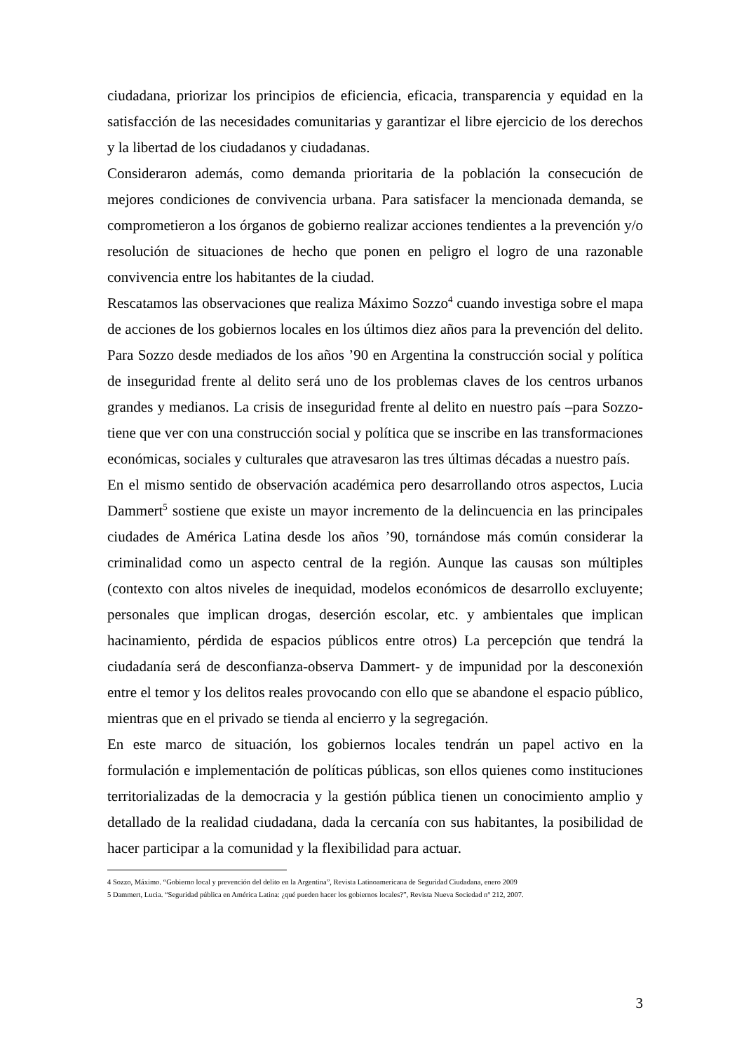ciudadana, priorizar los principios de eficiencia, eficacia, transparencia y equidad en la satisfacción de las necesidades comunitarias y garantizar el libre ejercicio de los derechos y la libertad de los ciudadanos y ciudadanas.
Consideraron además, como demanda prioritaria de la población la consecución de mejores condiciones de convivencia urbana. Para satisfacer la mencionada demanda, se comprometieron a los órganos de gobierno realizar acciones tendientes a la prevención y/o resolución de situaciones de hecho que ponen en peligro el logro de una razonable convivencia entre los habitantes de la ciudad.
Rescatamos las observaciones que realiza Máximo Sozzo<sup>4</sup> cuando investiga sobre el mapa de acciones de los gobiernos locales en los últimos diez años para la prevención del delito. Para Sozzo desde mediados de los años ’90 en Argentina la construcción social y política de inseguridad frente al delito será uno de los problemas claves de los centros urbanos grandes y medianos. La crisis de inseguridad frente al delito en nuestro país –para Sozzo- tiene que ver con una construcción social y política que se inscribe en las transformaciones económicas, sociales y culturales que atravesaron las tres últimas décadas a nuestro país.
En el mismo sentido de observación académica pero desarrollando otros aspectos, Lucia Dammert<sup>5</sup> sostiene que existe un mayor incremento de la delincuencia en las principales ciudades de América Latina desde los años ’90, tornándose más común considerar la criminalidad como un aspecto central de la región. Aunque las causas son múltiples (contexto con altos niveles de inequidad, modelos económicos de desarrollo excluyente; personales que implican drogas, deserción escolar, etc. y ambientales que implican hacinamiento, pérdida de espacios públicos entre otros) La percepción que tendrá la ciudadanía será de desconfianza-observa Dammert- y de impunidad por la desconexión entre el temor y los delitos reales provocando con ello que se abandone el espacio público, mientras que en el privado se tienda al encierro y la segregación.
En este marco de situación, los gobiernos locales tendrán un papel activo en la formulación e implementación de políticas públicas, son ellos quienes como instituciones territorializadas de la democracia y la gestión pública tienen un conocimiento amplio y detallado de la realidad ciudadana, dada la cercanía con sus habitantes, la posibilidad de hacer participar a la comunidad y la flexibilidad para actuar.
4 Sozzo, Máximo. “Gobierno local y prevención del delito en la Argentina”, Revista Latinoamericana de Seguridad Ciudadana, enero 2009
5 Dammert, Lucia. “Seguridad pública en América Latina: ¿qué pueden hacer los gobiernos locales?”, Revista Nueva Sociedad n° 212, 2007.
3